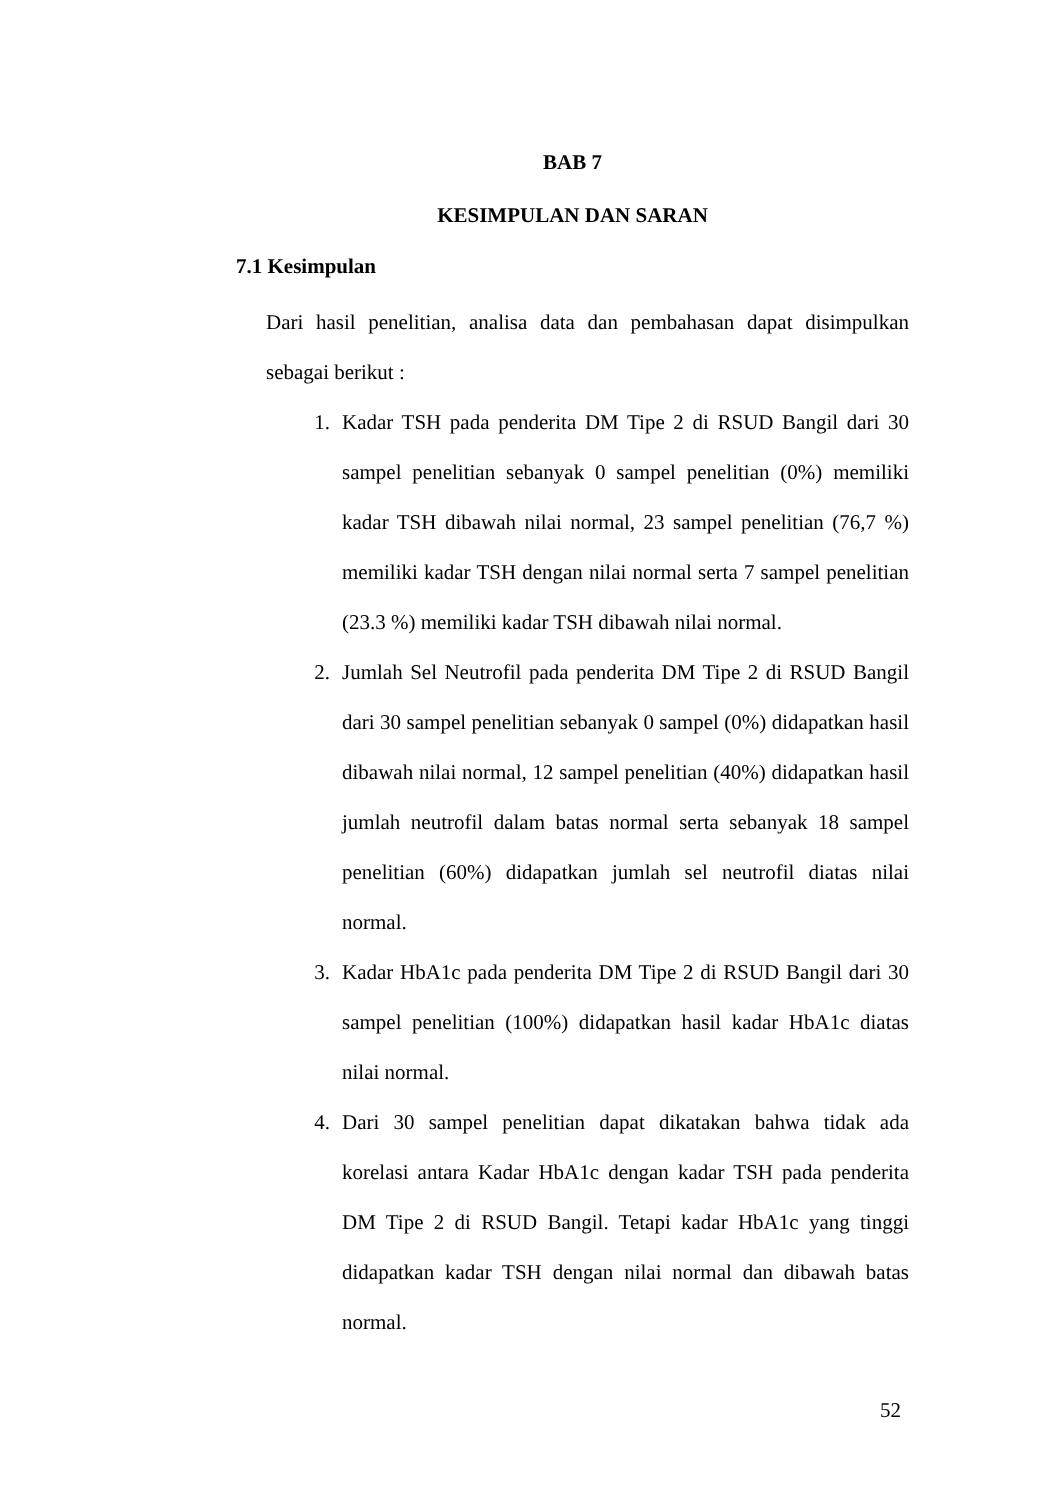BAB 7
KESIMPULAN DAN SARAN
7.1 Kesimpulan
Dari hasil penelitian, analisa data dan pembahasan dapat disimpulkan sebagai berikut :
1. Kadar TSH pada penderita DM Tipe 2 di RSUD Bangil dari 30 sampel penelitian sebanyak 0 sampel penelitian (0%) memiliki kadar TSH dibawah nilai normal, 23 sampel penelitian (76,7 %) memiliki kadar TSH dengan nilai normal serta 7 sampel penelitian (23.3 %) memiliki kadar TSH dibawah nilai normal.
2. Jumlah Sel Neutrofil pada penderita DM Tipe 2 di RSUD Bangil dari 30 sampel penelitian sebanyak 0 sampel (0%) didapatkan hasil dibawah nilai normal, 12 sampel penelitian (40%) didapatkan hasil jumlah neutrofil dalam batas normal serta sebanyak 18 sampel penelitian (60%) didapatkan jumlah sel neutrofil diatas nilai normal.
3. Kadar HbA1c pada penderita DM Tipe 2 di RSUD Bangil dari 30 sampel penelitian (100%) didapatkan hasil kadar HbA1c diatas nilai normal.
4. Dari 30 sampel penelitian dapat dikatakan bahwa tidak ada korelasi antara Kadar HbA1c dengan kadar TSH pada penderita DM Tipe 2 di RSUD Bangil. Tetapi kadar HbA1c yang tinggi didapatkan kadar TSH dengan nilai normal dan dibawah batas normal.
52